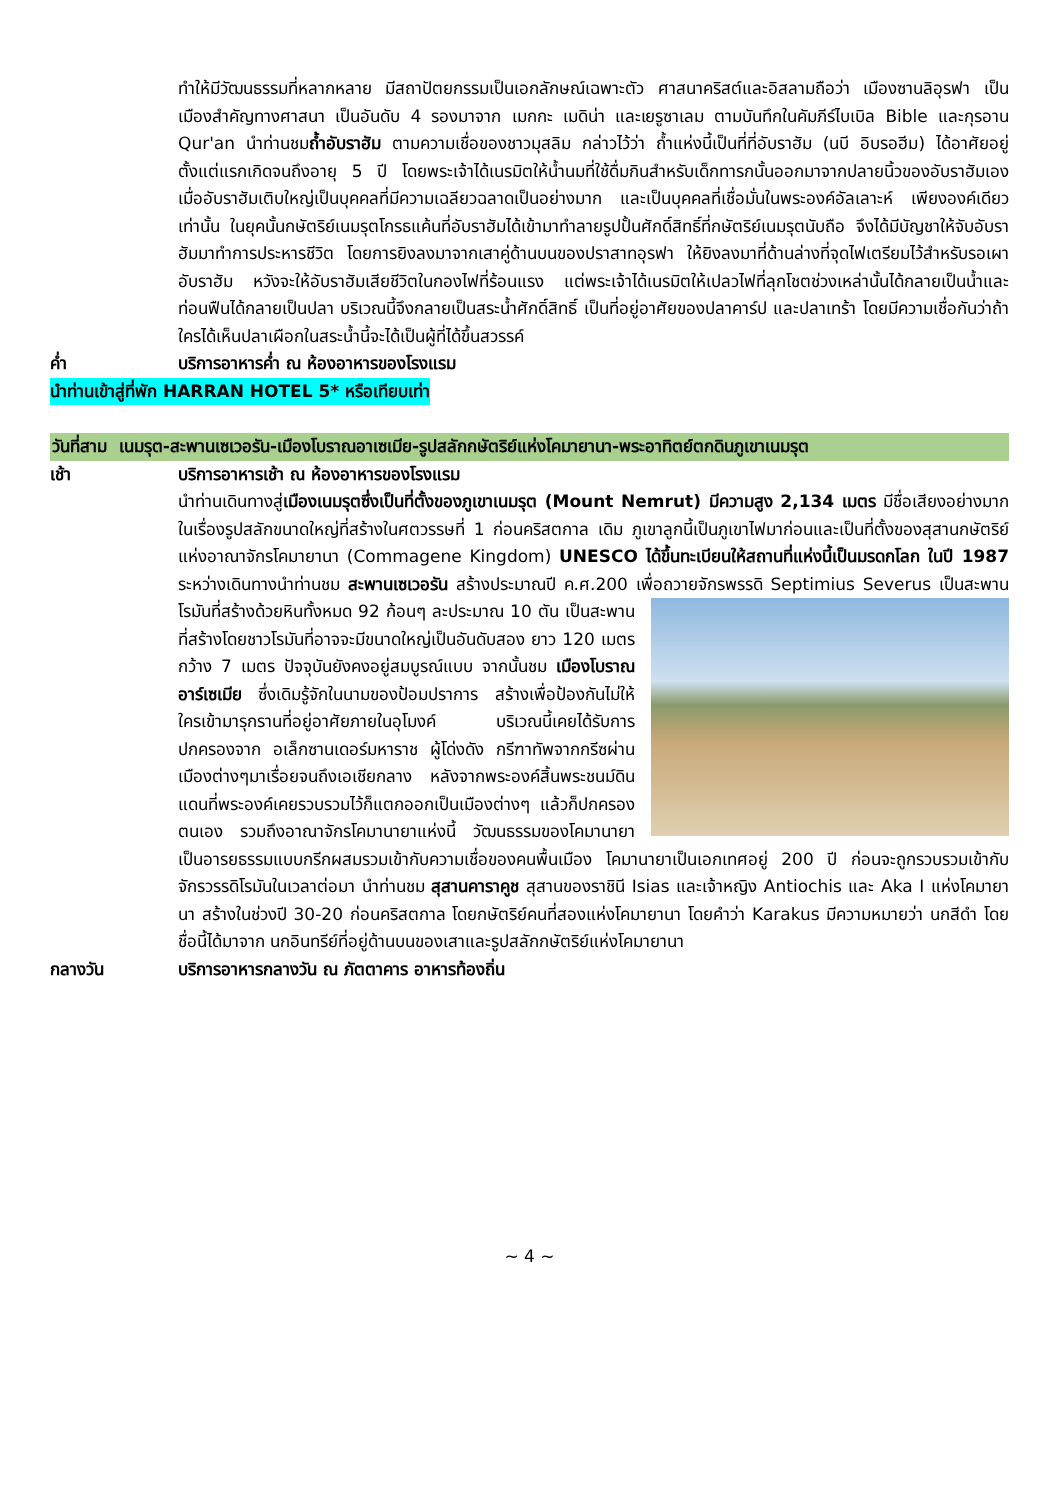ทำให้มีวัฒนธรรมที่หลากหลาย มีสถาปัตยกรรมเป็นเอกลักษณ์เฉพาะตัว ศาสนาคริสต์และอิสลามถือว่า เมืองซานลิอุรฟา เป็นเมืองสำคัญทางศาสนา เป็นอันดับ 4 รองมาจาก เมกกะ เมดิน่า และเยรูซาเลม ตามบันทึกในคัมภีร์ไบเบิล Bible และกุรอาน Qur'an นำท่านชมถ้ำอับราฮัม ตามความเชื่อของชาวมุสลิม กล่าวไว้ว่า ถ้ำแห่งนี้เป็นที่ที่อับราฮัม (นบี อิบรอฮีม) ได้อาศัยอยู่ตั้งแต่แรกเกิดจนถึงอายุ 5 ปี โดยพระเจ้าได้เนรมิตให้น้ำนมที่ใช้ดื่มกินสำหรับเด็กทารกนั้นออกมาจากปลายนิ้วของอับราฮัมเอง เมื่ออับราฮัมเติบใหญ่เป็นบุคคลที่มีความเฉลียวฉลาดเป็นอย่างมาก และเป็นบุคคลที่เชื่อมั่นในพระองค์อัลเลาะห์ เพียงองค์เดียวเท่านั้น ในยุคนั้นกษัตริย์เนมรุตโกรธแค้นที่อับราฮัมได้เข้ามาทำลายรูปปั้นศักดิ์สิทธิ์ที่กษัตริย์เนมรุตนับถือ จึงได้มีบัญชาให้จับอับราฮัมมาทำการประหารชีวิต โดยการยิงลงมาจากเสาคู่ด้านบนของปราสาทอุรฟา ให้ยิงลงมาที่ด้านล่างที่จุดไฟเตรียมไว้สำหรับรอเผาอับราฮัม หวังจะให้อับราฮัมเสียชีวิตในกองไฟที่ร้อนแรง แต่พระเจ้าได้เนรมิตให้เปลวไฟที่ลุกโชตช่วงเหล่านั้นได้กลายเป็นน้ำและท่อนฟืนได้กลายเป็นปลา บริเวณนี้จึงกลายเป็นสระน้ำศักดิ์สิทธิ์ เป็นที่อยู่อาศัยของปลาคาร์ป และปลาเทร้า โดยมีความเชื่อกันว่าถ้าใครได้เห็นปลาเผือกในสระน้ำนี้จะได้เป็นผู้ที่ได้ขึ้นสวรรค์
ค่ำ บริการอาหารค่ำ ณ ห้องอาหารของโรงแรม
นำท่านเข้าสู่ที่พัก HARRAN HOTEL 5* หรือเทียบเท่า
วันที่สาม เนมรุต-สะพานเซเวอรัน-เมืองโบราณอาเซเมีย-รูปสลักกษัตริย์แห่งโคมายานา-พระอาทิตย์ตกดินภูเขาเนมรุต
เช้า บริการอาหารเช้า ณ ห้องอาหารของโรงแรม
นำท่านเดินทางสู่เมืองเนมรุตซึ่งเป็นที่ตั้งของภูเขาเนมรุต (Mount Nemrut) มีความสูง 2,134 เมตร มีชื่อเสียงอย่างมากในเรื่องรูปสลักขนาดใหญ่ที่สร้างในศตวรรษที่ 1 ก่อนคริสตกาล เดิม ภูเขาลูกนี้เป็นภูเขาไฟมาก่อนและเป็นที่ตั้งของสุสานกษัตริย์แห่งอาณาจักรโคมายานา (Commagene Kingdom) UNESCO ได้ขึ้นทะเบียนให้สถานที่แห่งนี้เป็นมรดกโลก ในปี 1987 ระหว่างเดินทางนำท่านชม สะพานเซเวอรัน สร้างประมาณปี ค.ศ.200 เพื่อถวายจักรพรรดิ Septimius Severus เป็นสะพานโรมันที่สร้างด้วยหินทั้งหมด 92 ก้อนๆ ละประมาณ 10 ตัน เป็น
สะพานที่สร้างโดยชาวโรมันที่อาจจะมีขนาดใหญ่เป็นอันดับสอง ยาว 120 เมตร กว้าง 7 เมตร ปัจจุบันยังคงอยู่สมบูรณ์แบบ จากนั้นชม เมืองโบราณอาร์เซเมีย ซึ่งเดิมรู้จักในนามของป้อมปราการ สร้างเพื่อป้องกันไม่ให้ใครเข้ามารุกรานที่อยู่อาศัยภายในอุโมงค์ บริเวณนี้เคยได้รับการปกครองจาก อเล็กซานเดอร์มหาราช ผู้โด่งดัง กรีฑาทัพจากกรีซผ่านเมืองต่างๆมาเรื่อยจนถึงเอเชียกลาง หลังจากพระองค์สิ้นพระชนม์ดินแดนที่พระองค์เคยรวบรวมไว้ก็แตกออกเป็นเมืองต่างๆ แล้วก็ปกครองตนเอง รวมถึงอาณาจักรโคมานายาแห่งนี้ วัฒนธรรมของโคมานายา เป็นอารยธรรมแบบกรีกผสมรวมเข้ากับความเชื่อของคนพื้นเมือง โคมานายาเป็นเอกเทศอยู่ 200 ปี ก่อนจะถูกรวบรวมเข้ากับจักรวรรดิโรมันในเวลาต่อมา นำท่านชม สุสานคาราคูช สุสานของราชินี Isias และเจ้าหญิง Antiochis และ Aka I แห่งโคมายานา สร้างในช่วงปี 30-20 ก่อนคริสตกาล โดยกษัตริย์คนที่สองแห่งโคมายานา โดยคำว่า Karakus มีความหมายว่า นกสีดำ โดยชื่อนี้ได้มาจาก นกอินทรีย์ที่อยู่ด้านบนของเสาและรูปสลักกษัตริย์แห่งโคมายานา
กลางวัน บริการอาหารกลางวัน ณ ภัตตาคาร อาหารท้องถิ่น
~ 4 ~